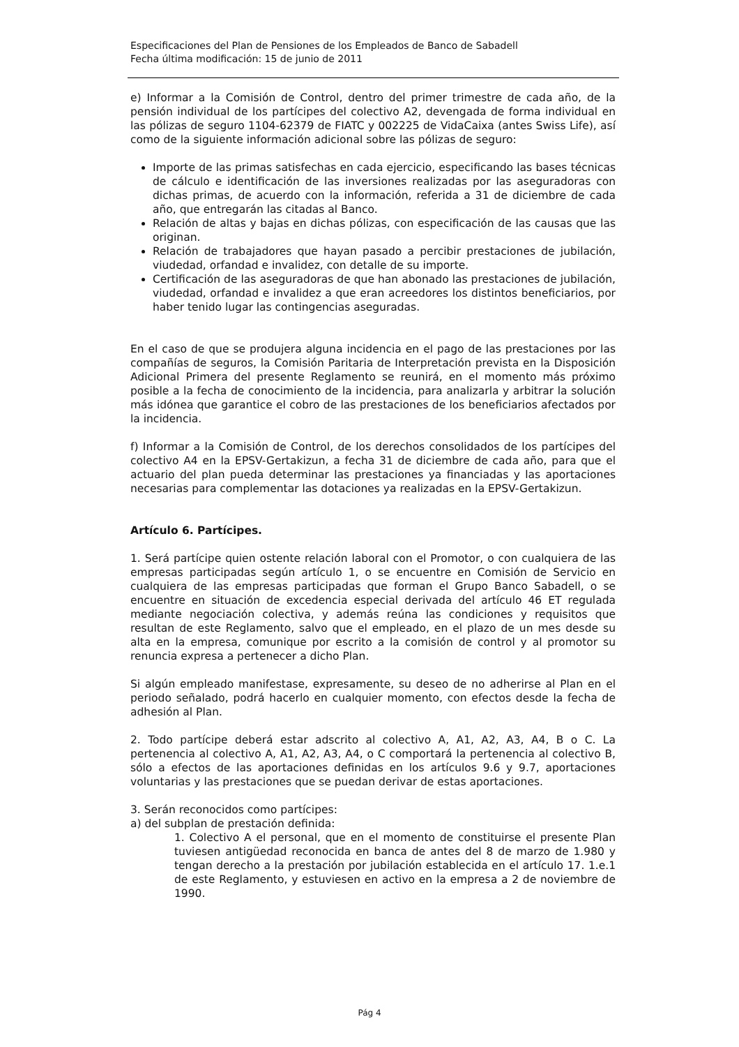Especificaciones del Plan de Pensiones de los Empleados de Banco de Sabadell
Fecha última modificación: 15 de junio de 2011
e) Informar a la Comisión de Control, dentro del primer trimestre de cada año, de la pensión individual de los partícipes del colectivo A2, devengada de forma individual en las pólizas de seguro 1104-62379 de FIATC y 002225 de VidaCaixa (antes Swiss Life), así como de la siguiente información adicional sobre las pólizas de seguro:
Importe de las primas satisfechas en cada ejercicio, especificando las bases técnicas de cálculo e identificación de las inversiones realizadas por las aseguradoras con dichas primas, de acuerdo con la información, referida a 31 de diciembre de cada año, que entregarán las citadas al Banco.
Relación de altas y bajas en dichas pólizas, con especificación de las causas que las originan.
Relación de trabajadores que hayan pasado a percibir prestaciones de jubilación, viudedad, orfandad e invalidez, con detalle de su importe.
Certificación de las aseguradoras de que han abonado las prestaciones de jubilación, viudedad, orfandad e invalidez a que eran acreedores los distintos beneficiarios, por haber tenido lugar las contingencias aseguradas.
En el caso de que se produjera alguna incidencia en el pago de las prestaciones por las compañías de seguros, la Comisión Paritaria de Interpretación prevista en la Disposición Adicional Primera del presente Reglamento se reunirá, en el momento más próximo posible a la fecha de conocimiento de la incidencia, para analizarla y arbitrar la solución más idónea que garantice el cobro de las prestaciones de los beneficiarios afectados por la incidencia.
f) Informar a la Comisión de Control, de los derechos consolidados de los partícipes del colectivo A4 en la EPSV-Gertakizun, a fecha 31 de diciembre de cada año, para que el actuario del plan pueda determinar las prestaciones ya financiadas y las aportaciones necesarias para complementar las dotaciones ya realizadas en la EPSV-Gertakizun.
Artículo 6. Partícipes.
1. Será partícipe quien ostente relación laboral con el Promotor, o con cualquiera de las empresas participadas según artículo 1, o se encuentre en Comisión de Servicio en cualquiera de las empresas participadas que forman el Grupo Banco Sabadell, o se encuentre en situación de excedencia especial derivada del artículo 46 ET regulada mediante negociación colectiva, y además reúna las condiciones y requisitos que resultan de este Reglamento, salvo que el empleado, en el plazo de un mes desde su alta en la empresa, comunique por escrito a la comisión de control y al promotor su renuncia expresa a pertenecer a dicho Plan.
Si algún empleado manifestase, expresamente, su deseo de no adherirse al Plan en el periodo señalado, podrá hacerlo en cualquier momento, con efectos desde la fecha de adhesión al Plan.
2. Todo partícipe deberá estar adscrito al colectivo A, A1, A2, A3, A4, B o C. La pertenencia al colectivo A, A1, A2, A3, A4, o C comportará la pertenencia al colectivo B, sólo a efectos de las aportaciones definidas en los artículos 9.6 y 9.7, aportaciones voluntarias y las prestaciones que se puedan derivar de estas aportaciones.
3. Serán reconocidos como partícipes:
a) del subplan de prestación definida:
1. Colectivo A el personal, que en el momento de constituirse el presente Plan tuviesen antigüedad reconocida en banca de antes del 8 de marzo de 1.980 y tengan derecho a la prestación por jubilación establecida en el artículo 17. 1.e.1 de este Reglamento, y estuviesen en activo en la empresa a 2 de noviembre de 1990.
Pág 4